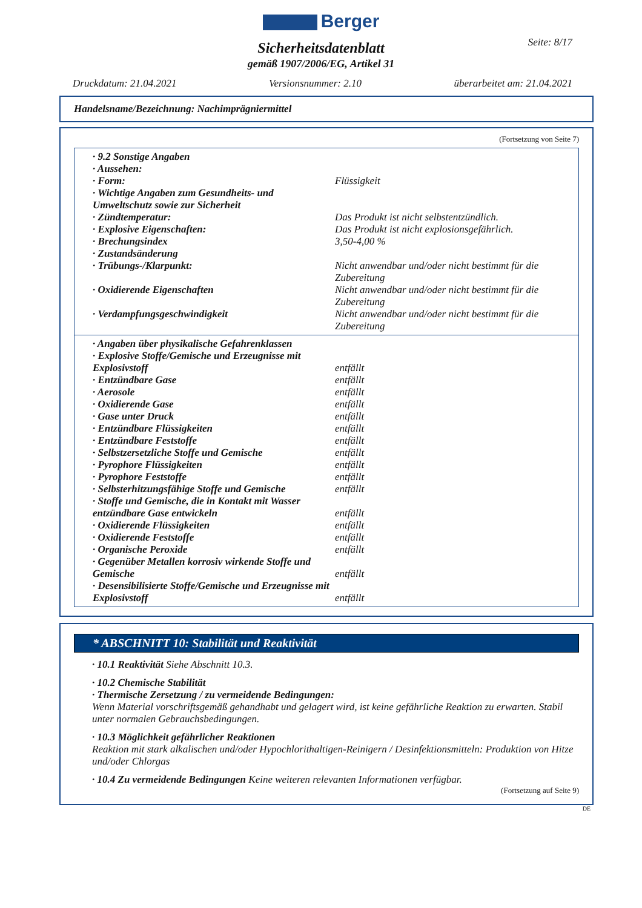Berger
Seite: 8/17
Sicherheitsdatenblatt
gemäß 1907/2006/EG, Artikel 31
Druckdatum: 21.04.2021 Versionsnummer: 2.10 überarbeitet am: 21.04.2021
Handelsname/Bezeichnung: Nachimprägniermittel
(Fortsetzung von Seite 7)
| · 9.2 Sonstige Angaben | |
| · Aussehen: | |
| · Form: | Flüssigkeit |
| · Wichtige Angaben zum Gesundheits- und Umweltschutz sowie zur Sicherheit | |
| · Zündtemperatur: | Das Produkt ist nicht selbstentzündlich. |
| · Explosive Eigenschaften: | Das Produkt ist nicht explosionsgefährlich. |
| · Brechungsindex | 3,50-4,00 % |
| · Zustandsänderung | |
| · Trübungs-/Klarpunkt: | Nicht anwendbar und/oder nicht bestimmt für die Zubereitung |
| · Oxidierende Eigenschaften | Nicht anwendbar und/oder nicht bestimmt für die Zubereitung |
| · Verdampfungsgeschwindigkeit | Nicht anwendbar und/oder nicht bestimmt für die Zubereitung |
| · Angaben über physikalische Gefahrenklassen | |
| · Explosive Stoffe/Gemische und Erzeugnisse mit Explosivstoff | entfällt |
| · Entzündbare Gase | entfällt |
| · Aerosole | entfällt |
| · Oxidierende Gase | entfällt |
| · Gase unter Druck | entfällt |
| · Entzündbare Flüssigkeiten | entfällt |
| · Entzündbare Feststoffe | entfällt |
| · Selbstzersetzliche Stoffe und Gemische | entfällt |
| · Pyrophore Flüssigkeiten | entfällt |
| · Pyrophore Feststoffe | entfällt |
| · Selbsterhitzungsfähige Stoffe und Gemische | entfällt |
| · Stoffe und Gemische, die in Kontakt mit Wasser entzündbare Gase entwickeln | entfällt |
| · Oxidierende Flüssigkeiten | entfällt |
| · Oxidierende Feststoffe | entfällt |
| · Organische Peroxide | entfällt |
| · Gegenüber Metallen korrosiv wirkende Stoffe und Gemische | entfällt |
| · Desensibilisierte Stoffe/Gemische und Erzeugnisse mit Explosivstoff | entfällt |
* ABSCHNITT 10: Stabilität und Reaktivität
· 10.1 Reaktivität Siehe Abschnitt 10.3.
· 10.2 Chemische Stabilität
· Thermische Zersetzung / zu vermeidende Bedingungen:
Wenn Material vorschriftsgemäß gehandhabt und gelagert wird, ist keine gefährliche Reaktion zu erwarten. Stabil unter normalen Gebrauchsbedingungen.
· 10.3 Möglichkeit gefährlicher Reaktionen
Reaktion mit stark alkalischen und/oder Hypochlorithaltigen-Reinigern / Desinfektionsmitteln: Produktion von Hitze und/oder Chlorgas
· 10.4 Zu vermeidende Bedingungen Keine weiteren relevanten Informationen verfügbar.
(Fortsetzung auf Seite 9)
DE